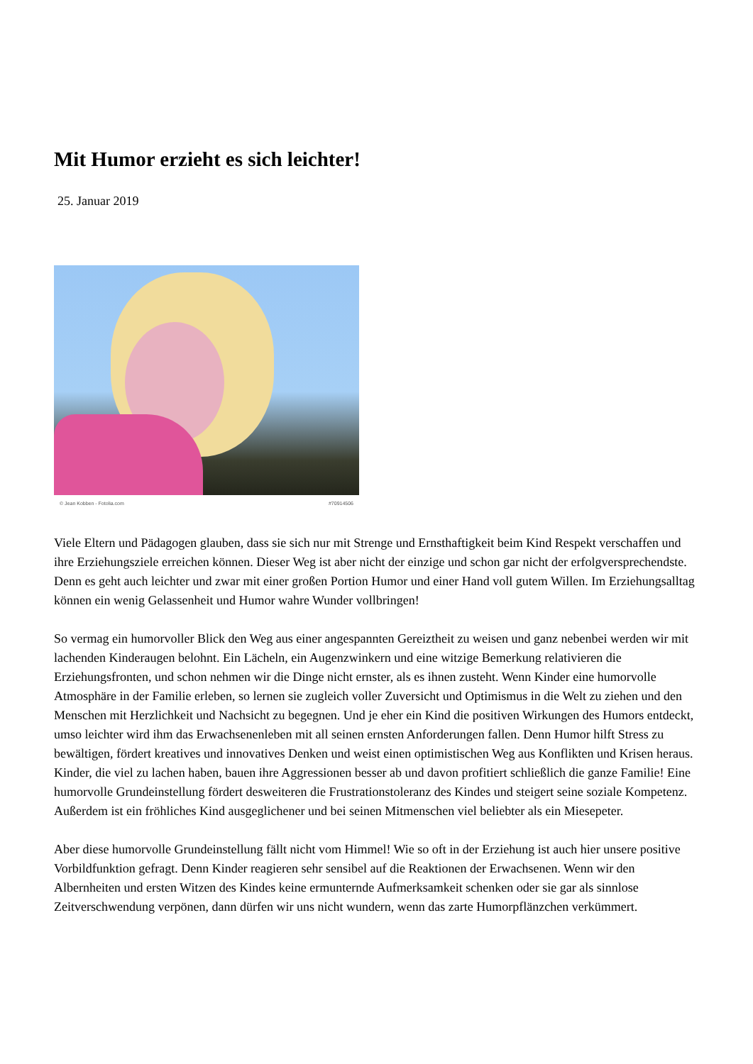Mit Humor erzieht es sich leichter!
25. Januar 2019
© Jean Kobben - Fotolia.com #70914506
Viele Eltern und Pädagogen glauben, dass sie sich nur mit Strenge und Ernsthaftigkeit beim Kind Respekt verschaffen und ihre Erziehungsziele erreichen können. Dieser Weg ist aber nicht der einzige und schon gar nicht der erfolgversprechendste. Denn es geht auch leichter und zwar mit einer großen Portion Humor und einer Hand voll gutem Willen. Im Erziehungsalltag können ein wenig Gelassenheit und Humor wahre Wunder vollbringen!
So vermag ein humorvoller Blick den Weg aus einer angespannten Gereiztheit zu weisen und ganz nebenbei werden wir mit lachenden Kinderaugen belohnt. Ein Lächeln, ein Augenzwinkern und eine witzige Bemerkung relativieren die Erziehungsfronten, und schon nehmen wir die Dinge nicht ernster, als es ihnen zusteht. Wenn Kinder eine humorvolle Atmosphäre in der Familie erleben, so lernen sie zugleich voller Zuversicht und Optimismus in die Welt zu ziehen und den Menschen mit Herzlichkeit und Nachsicht zu begegnen. Und je eher ein Kind die positiven Wirkungen des Humors entdeckt, umso leichter wird ihm das Erwachsenenleben mit all seinen ernsten Anforderungen fallen. Denn Humor hilft Stress zu bewältigen, fördert kreatives und innovatives Denken und weist einen optimistischen Weg aus Konflikten und Krisen heraus. Kinder, die viel zu lachen haben, bauen ihre Aggressionen besser ab und davon profitiert schließlich die ganze Familie! Eine humorvolle Grundeinstellung fördert desweiteren die Frustrationstoleranz des Kindes und steigert seine soziale Kompetenz. Außerdem ist ein fröhliches Kind ausgeglichener und bei seinen Mitmenschen viel beliebter als ein Miesepeter.
Aber diese humorvolle Grundeinstellung fällt nicht vom Himmel! Wie so oft in der Erziehung ist auch hier unsere positive Vorbildfunktion gefragt. Denn Kinder reagieren sehr sensibel auf die Reaktionen der Erwachsenen. Wenn wir den Albernheiten und ersten Witzen des Kindes keine ermunternde Aufmerksamkeit schenken oder sie gar als sinnlose Zeitverschwendung verpönen, dann dürfen wir uns nicht wundern, wenn das zarte Humorpflänzchen verkümmert.